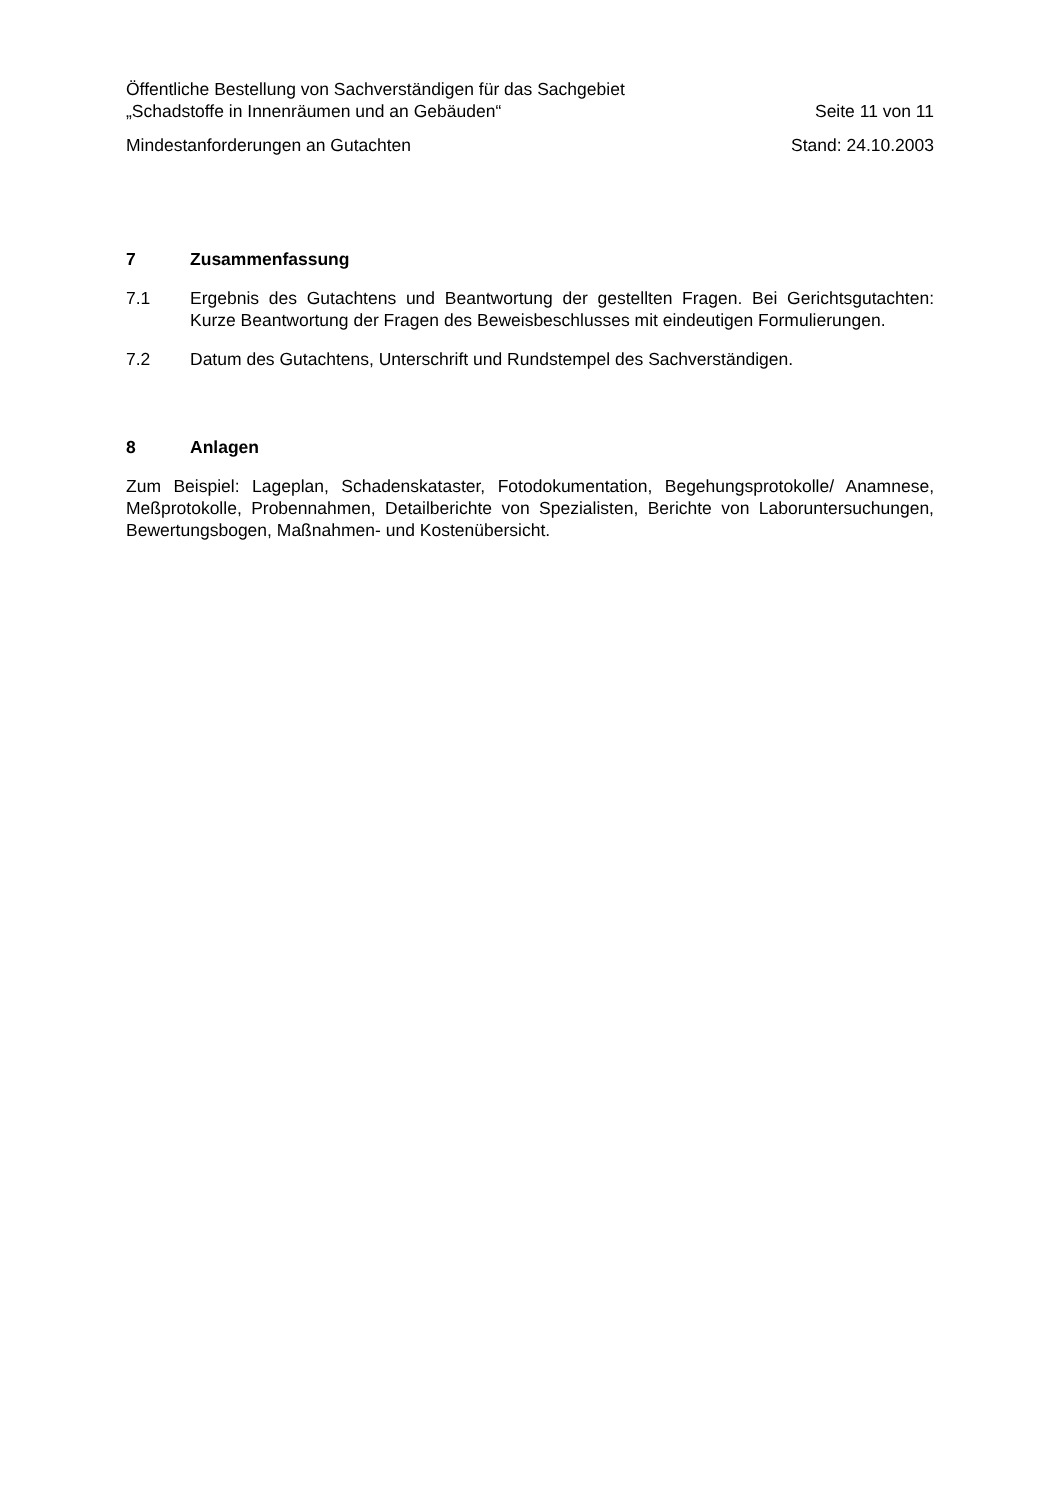Öffentliche Bestellung von Sachverständigen für das Sachgebiet
„Schadstoffe in Innenräumen und an Gebäuden“Seite 11 von 11
Mindestanforderungen an Gutachten Stand: 24.10.2003
7 Zusammenfassung
7.1 Ergebnis des Gutachtens und Beantwortung der gestellten Fragen. Bei Gerichtsgut­achten: Kurze Beantwortung der Fragen des Beweisbeschlusses mit eindeutigen Formulierungen.
7.2 Datum des Gutachtens, Unterschrift und Rundstempel des Sachverständigen.
8 Anlagen
Zum Beispiel: Lageplan, Schadenskataster, Fotodokumentation, Begehungsprotokolle/ A­namnese, Meßprotokolle, Probennahmen, Detailberichte von Spezialisten, Berichte von La­boruntersuchungen, Bewertungsbogen, Maßnahmen- und Kostenübersicht.